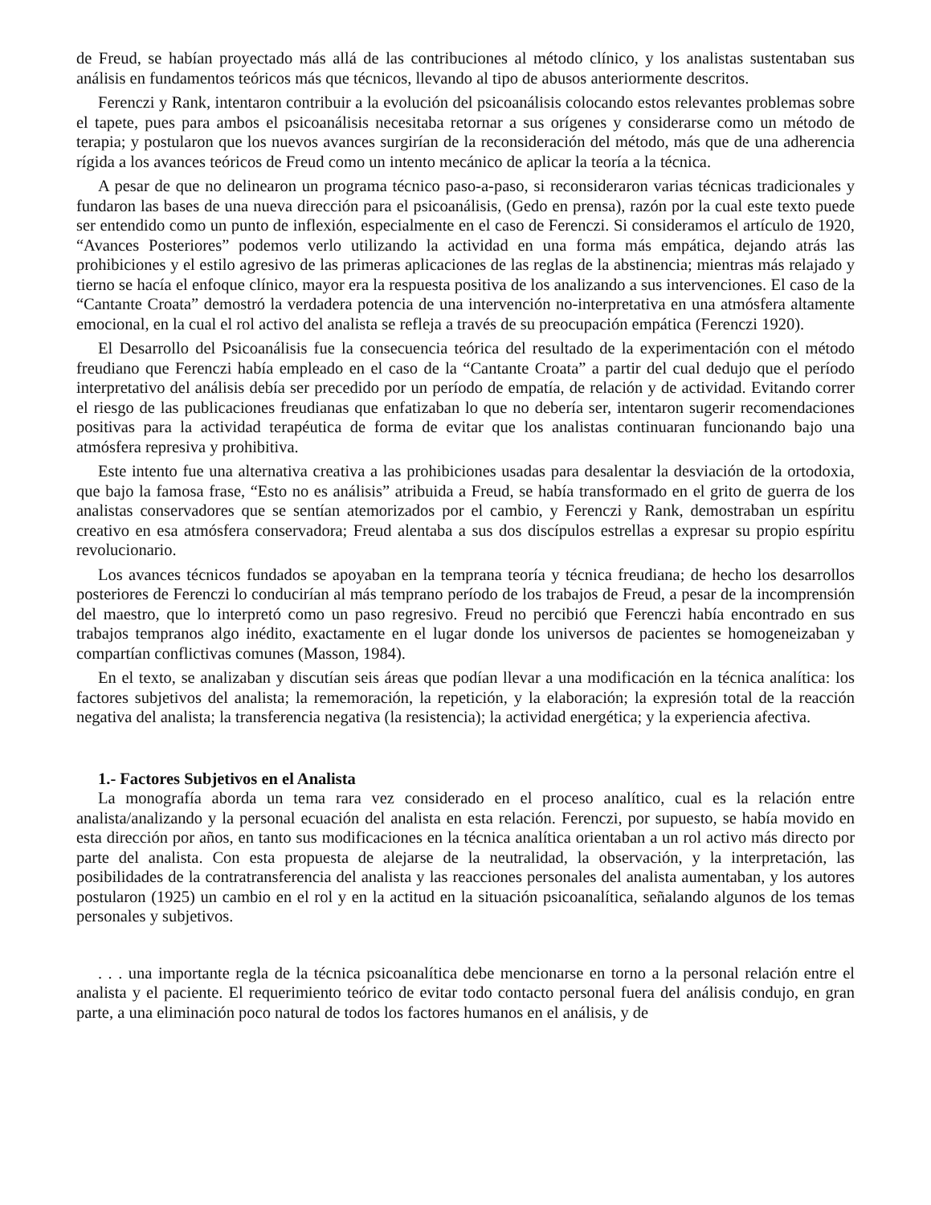de Freud, se habían proyectado más allá de las contribuciones al método clínico, y los analistas sustentaban sus análisis en fundamentos teóricos más que técnicos, llevando al tipo de abusos anteriormente descritos.
Ferenczi y Rank, intentaron contribuir a la evolución del psicoanálisis colocando estos relevantes problemas sobre el tapete, pues para ambos el psicoanálisis necesitaba retornar a sus orígenes y considerarse como un método de terapia; y postularon que los nuevos avances surgirían de la reconsideración del método, más que de una adherencia rígida a los avances teóricos de Freud como un intento mecánico de aplicar la teoría a la técnica.
A pesar de que no delinearon un programa técnico paso-a-paso, si reconsideraron varias técnicas tradicionales y fundaron las bases de una nueva dirección para el psicoanálisis, (Gedo en prensa), razón por la cual este texto puede ser entendido como un punto de inflexión, especialmente en el caso de Ferenczi. Si consideramos el artículo de 1920, “Avances Posteriores” podemos verlo utilizando la actividad en una forma más empática, dejando atrás las prohibiciones y el estilo agresivo de las primeras aplicaciones de las reglas de la abstinencia; mientras más relajado y tierno se hacía el enfoque clínico, mayor era la respuesta positiva de los analizando a sus intervenciones. El caso de la “Cantante Croata” demostró la verdadera potencia de una intervención no-interpretativa en una atmósfera altamente emocional, en la cual el rol activo del analista se refleja a través de su preocupación empática (Ferenczi 1920).
El Desarrollo del Psicoanálisis fue la consecuencia teórica del resultado de la experimentación con el método freudiano que Ferenczi había empleado en el caso de la “Cantante Croata” a partir del cual dedujo que el período interpretativo del análisis debía ser precedido por un período de empatía, de relación y de actividad. Evitando correr el riesgo de las publicaciones freudianas que enfatizaban lo que no debería ser, intentaron sugerir recomendaciones positivas para la actividad terapéutica de forma de evitar que los analistas continuaran funcionando bajo una atmósfera represiva y prohibitiva.
Este intento fue una alternativa creativa a las prohibiciones usadas para desalentar la desviación de la ortodoxia, que bajo la famosa frase, “Esto no es análisis” atribuida a Freud, se había transformado en el grito de guerra de los analistas conservadores que se sentían atemorizados por el cambio, y Ferenczi y Rank, demostraban un espíritu creativo en esa atmósfera conservadora; Freud alentaba a sus dos discípulos estrellas a expresar su propio espíritu revolucionario.
Los avances técnicos fundados se apoyaban en la temprana teoría y técnica freudiana; de hecho los desarrollos posteriores de Ferenczi lo conducirían al más temprano período de los trabajos de Freud, a pesar de la incomprensión del maestro, que lo interpretó como un paso regresivo. Freud no percibió que Ferenczi había encontrado en sus trabajos tempranos algo inédito, exactamente en el lugar donde los universos de pacientes se homogeneizaban y compartían conflictivas comunes (Masson, 1984).
En el texto, se analizaban y discutían seis áreas que podían llevar a una modificación en la técnica analítica: los factores subjetivos del analista; la rememoración, la repetición, y la elaboración; la expresión total de la reacción negativa del analista; la transferencia negativa (la resistencia); la actividad energética; y la experiencia afectiva.
1.- Factores Subjetivos en el Analista
La monografía aborda un tema rara vez considerado en el proceso analítico, cual es la relación entre analista/analizando y la personal ecuación del analista en esta relación. Ferenczi, por supuesto, se había movido en esta dirección por años, en tanto sus modificaciones en la técnica analítica orientaban a un rol activo más directo por parte del analista. Con esta propuesta de alejarse de la neutralidad, la observación, y la interpretación, las posibilidades de la contratransferencia del analista y las reacciones personales del analista aumentaban, y los autores postularon (1925) un cambio en el rol y en la actitud en la situación psicoanalítica, señalando algunos de los temas personales y subjetivos.
. . . una importante regla de la técnica psicoanalítica debe mencionarse en torno a la personal relación entre el analista y el paciente. El requerimiento teórico de evitar todo contacto personal fuera del análisis condujo, en gran parte, a una eliminación poco natural de todos los factores humanos en el análisis, y de